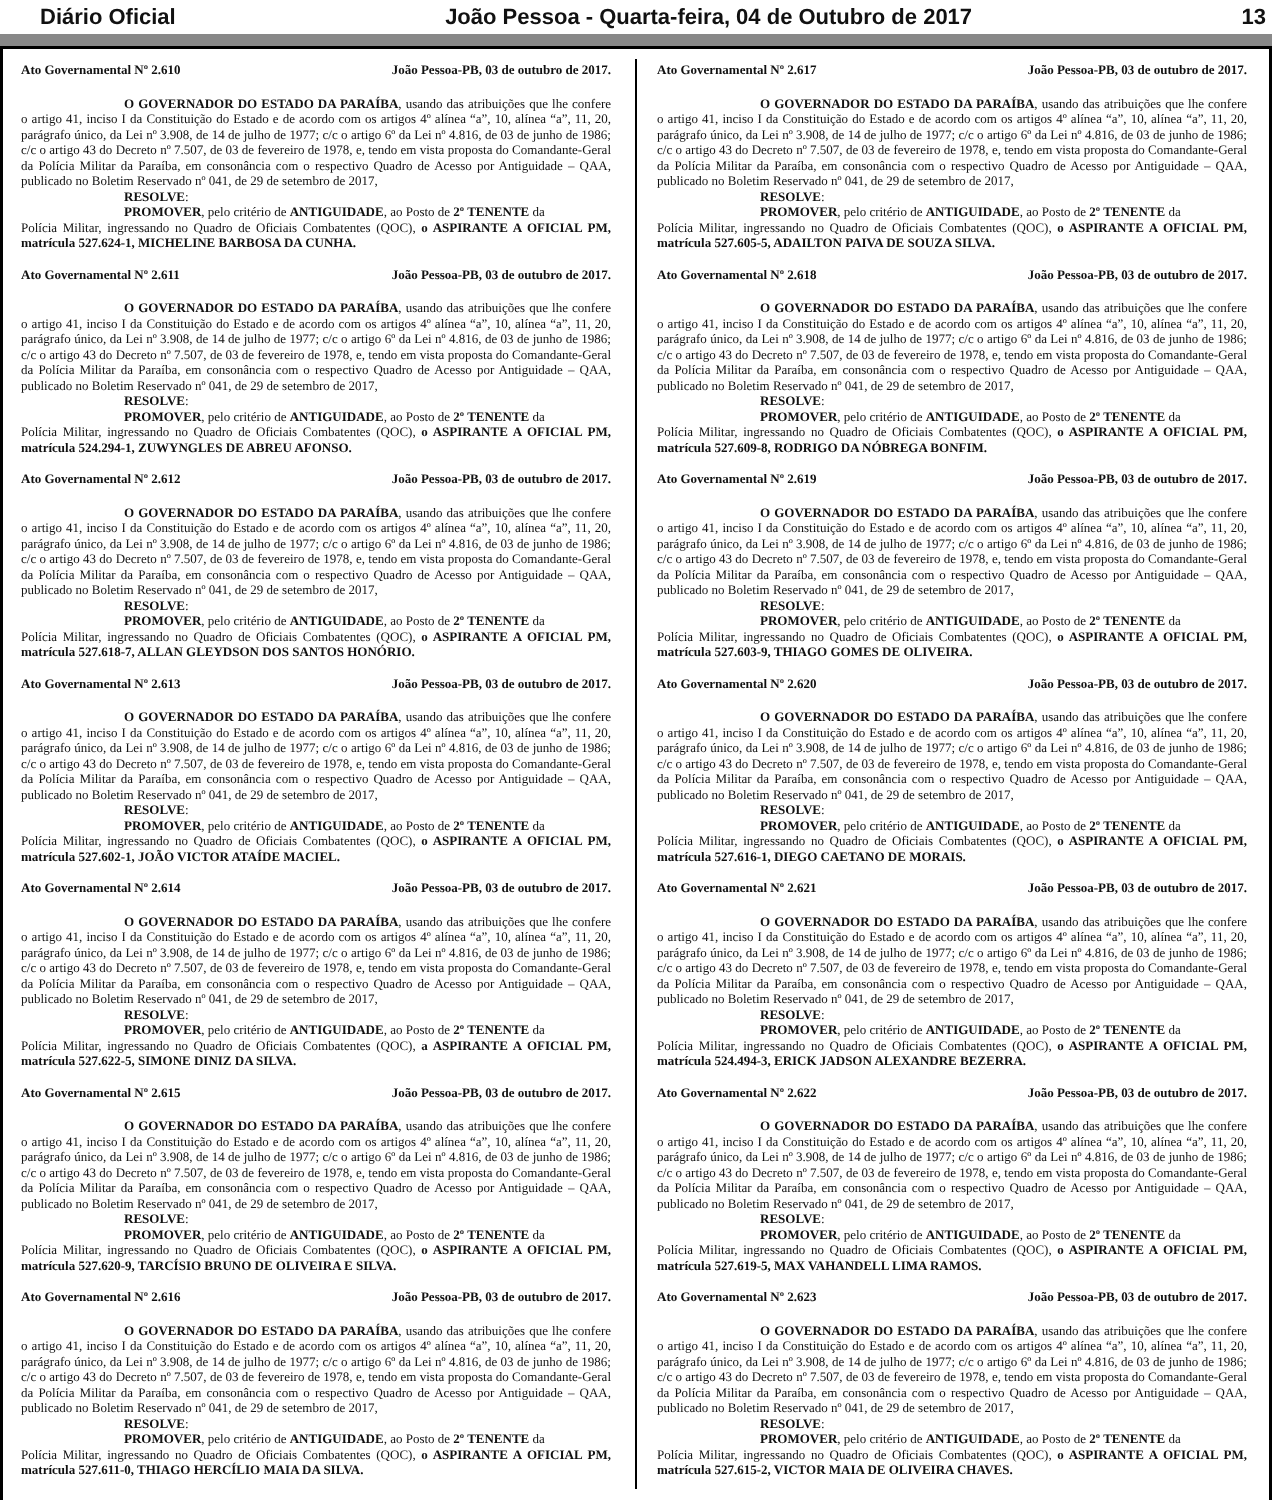Diário Oficial João Pessoa - Quarta-feira, 04 de Outubro de 2017 13
Ato Governamental Nº 2.610 João Pessoa-PB, 03 de outubro de 2017.
O GOVERNADOR DO ESTADO DA PARAÍBA, usando das atribuições que lhe confere o artigo 41, inciso I da Constituição do Estado e de acordo com os artigos 4º alínea “a”, 10, alínea “a”, 11, 20, parágrafo único, da Lei nº 3.908, de 14 de julho de 1977; c/c o artigo 6º da Lei nº 4.816, de 03 de junho de 1986; c/c o artigo 43 do Decreto nº 7.507, de 03 de fevereiro de 1978, e, tendo em vista proposta do Comandante-Geral da Polícia Militar da Paraíba, em consonância com o respectivo Quadro de Acesso por Antiguidade – QAA, publicado no Boletim Reservado nº 041, de 29 de setembro de 2017,
RESOLVE:
PROMOVER, pelo critério de ANTIGUIDADE, ao Posto de 2º TENENTE da
Polícia Militar, ingressando no Quadro de Oficiais Combatentes (QOC), o ASPIRANTE A OFICIAL PM, matrícula 527.624-1, MICHELINE BARBOSA DA CUNHA.
Ato Governamental Nº 2.611 João Pessoa-PB, 03 de outubro de 2017.
O GOVERNADOR DO ESTADO DA PARAÍBA, usando das atribuições que lhe confere o artigo 41, inciso I da Constituição do Estado e de acordo com os artigos 4º alínea “a”, 10, alínea “a”, 11, 20, parágrafo único, da Lei nº 3.908, de 14 de julho de 1977; c/c o artigo 6º da Lei nº 4.816, de 03 de junho de 1986; c/c o artigo 43 do Decreto nº 7.507, de 03 de fevereiro de 1978, e, tendo em vista proposta do Comandante-Geral da Polícia Militar da Paraíba, em consonância com o respectivo Quadro de Acesso por Antiguidade – QAA, publicado no Boletim Reservado nº 041, de 29 de setembro de 2017,
RESOLVE:
PROMOVER, pelo critério de ANTIGUIDADE, ao Posto de 2º TENENTE da
Polícia Militar, ingressando no Quadro de Oficiais Combatentes (QOC), o ASPIRANTE A OFICIAL PM, matrícula 524.294-1, ZUWYNGLES DE ABREU AFONSO.
Ato Governamental Nº 2.612 João Pessoa-PB, 03 de outubro de 2017.
O GOVERNADOR DO ESTADO DA PARAÍBA, usando das atribuições que lhe confere o artigo 41, inciso I da Constituição do Estado e de acordo com os artigos 4º alínea “a”, 10, alínea “a”, 11, 20, parágrafo único, da Lei nº 3.908, de 14 de julho de 1977; c/c o artigo 6º da Lei nº 4.816, de 03 de junho de 1986; c/c o artigo 43 do Decreto nº 7.507, de 03 de fevereiro de 1978, e, tendo em vista proposta do Comandante-Geral da Polícia Militar da Paraíba, em consonância com o respectivo Quadro de Acesso por Antiguidade – QAA, publicado no Boletim Reservado nº 041, de 29 de setembro de 2017,
RESOLVE:
PROMOVER, pelo critério de ANTIGUIDADE, ao Posto de 2º TENENTE da
Polícia Militar, ingressando no Quadro de Oficiais Combatentes (QOC), o ASPIRANTE A OFICIAL PM, matrícula 527.618-7, ALLAN GLEYDSON DOS SANTOS HONÓRIO.
Ato Governamental Nº 2.613 João Pessoa-PB, 03 de outubro de 2017.
O GOVERNADOR DO ESTADO DA PARAÍBA, usando das atribuições que lhe confere o artigo 41, inciso I da Constituição do Estado e de acordo com os artigos 4º alínea “a”, 10, alínea “a”, 11, 20, parágrafo único, da Lei nº 3.908, de 14 de julho de 1977; c/c o artigo 6º da Lei nº 4.816, de 03 de junho de 1986; c/c o artigo 43 do Decreto nº 7.507, de 03 de fevereiro de 1978, e, tendo em vista proposta do Comandante-Geral da Polícia Militar da Paraíba, em consonância com o respectivo Quadro de Acesso por Antiguidade – QAA, publicado no Boletim Reservado nº 041, de 29 de setembro de 2017,
RESOLVE:
PROMOVER, pelo critério de ANTIGUIDADE, ao Posto de 2º TENENTE da
Polícia Militar, ingressando no Quadro de Oficiais Combatentes (QOC), o ASPIRANTE A OFICIAL PM, matrícula 527.602-1, JOÃO VICTOR ATAÍDE MACIEL.
Ato Governamental Nº 2.614 João Pessoa-PB, 03 de outubro de 2017.
O GOVERNADOR DO ESTADO DA PARAÍBA, usando das atribuições que lhe confere o artigo 41, inciso I da Constituição do Estado e de acordo com os artigos 4º alínea “a”, 10, alínea “a”, 11, 20, parágrafo único, da Lei nº 3.908, de 14 de julho de 1977; c/c o artigo 6º da Lei nº 4.816, de 03 de junho de 1986; c/c o artigo 43 do Decreto nº 7.507, de 03 de fevereiro de 1978, e, tendo em vista proposta do Comandante-Geral da Polícia Militar da Paraíba, em consonância com o respectivo Quadro de Acesso por Antiguidade – QAA, publicado no Boletim Reservado nº 041, de 29 de setembro de 2017,
RESOLVE:
PROMOVER, pelo critério de ANTIGUIDADE, ao Posto de 2º TENENTE da
Polícia Militar, ingressando no Quadro de Oficiais Combatentes (QOC), a ASPIRANTE A OFICIAL PM, matrícula 527.622-5, SIMONE DINIZ DA SILVA.
Ato Governamental Nº 2.615 João Pessoa-PB, 03 de outubro de 2017.
O GOVERNADOR DO ESTADO DA PARAÍBA, usando das atribuições que lhe confere o artigo 41, inciso I da Constituição do Estado e de acordo com os artigos 4º alínea “a”, 10, alínea “a”, 11, 20, parágrafo único, da Lei nº 3.908, de 14 de julho de 1977; c/c o artigo 6º da Lei nº 4.816, de 03 de junho de 1986; c/c o artigo 43 do Decreto nº 7.507, de 03 de fevereiro de 1978, e, tendo em vista proposta do Comandante-Geral da Polícia Militar da Paraíba, em consonância com o respectivo Quadro de Acesso por Antiguidade – QAA, publicado no Boletim Reservado nº 041, de 29 de setembro de 2017,
RESOLVE:
PROMOVER, pelo critério de ANTIGUIDADE, ao Posto de 2º TENENTE da
Polícia Militar, ingressando no Quadro de Oficiais Combatentes (QOC), o ASPIRANTE A OFICIAL PM, matrícula 527.620-9, TARCÍSIO BRUNO DE OLIVEIRA E SILVA.
Ato Governamental Nº 2.616 João Pessoa-PB, 03 de outubro de 2017.
O GOVERNADOR DO ESTADO DA PARAÍBA, usando das atribuições que lhe confere o artigo 41, inciso I da Constituição do Estado e de acordo com os artigos 4º alínea “a”, 10, alínea “a”, 11, 20, parágrafo único, da Lei nº 3.908, de 14 de julho de 1977; c/c o artigo 6º da Lei nº 4.816, de 03 de junho de 1986; c/c o artigo 43 do Decreto nº 7.507, de 03 de fevereiro de 1978, e, tendo em vista proposta do Comandante-Geral da Polícia Militar da Paraíba, em consonância com o respectivo Quadro de Acesso por Antiguidade – QAA, publicado no Boletim Reservado nº 041, de 29 de setembro de 2017,
RESOLVE:
PROMOVER, pelo critério de ANTIGUIDADE, ao Posto de 2º TENENTE da
Polícia Militar, ingressando no Quadro de Oficiais Combatentes (QOC), o ASPIRANTE A OFICIAL PM, matrícula 527.611-0, THIAGO HERCÍLIO MAIA DA SILVA.
Ato Governamental Nº 2.617 João Pessoa-PB, 03 de outubro de 2017.
O GOVERNADOR DO ESTADO DA PARAÍBA, usando das atribuições que lhe confere o artigo 41, inciso I da Constituição do Estado e de acordo com os artigos 4º alínea “a”, 10, alínea “a”, 11, 20, parágrafo único, da Lei nº 3.908, de 14 de julho de 1977; c/c o artigo 6º da Lei nº 4.816, de 03 de junho de 1986; c/c o artigo 43 do Decreto nº 7.507, de 03 de fevereiro de 1978, e, tendo em vista proposta do Comandante-Geral da Polícia Militar da Paraíba, em consonância com o respectivo Quadro de Acesso por Antiguidade – QAA, publicado no Boletim Reservado nº 041, de 29 de setembro de 2017,
RESOLVE:
PROMOVER, pelo critério de ANTIGUIDADE, ao Posto de 2º TENENTE da
Polícia Militar, ingressando no Quadro de Oficiais Combatentes (QOC), o ASPIRANTE A OFICIAL PM, matrícula 527.605-5, ADAILTON PAIVA DE SOUZA SILVA.
Ato Governamental Nº 2.618 João Pessoa-PB, 03 de outubro de 2017.
O GOVERNADOR DO ESTADO DA PARAÍBA, usando das atribuições que lhe confere o artigo 41, inciso I da Constituição do Estado e de acordo com os artigos 4º alínea “a”, 10, alínea “a”, 11, 20, parágrafo único, da Lei nº 3.908, de 14 de julho de 1977; c/c o artigo 6º da Lei nº 4.816, de 03 de junho de 1986; c/c o artigo 43 do Decreto nº 7.507, de 03 de fevereiro de 1978, e, tendo em vista proposta do Comandante-Geral da Polícia Militar da Paraíba, em consonância com o respectivo Quadro de Acesso por Antiguidade – QAA, publicado no Boletim Reservado nº 041, de 29 de setembro de 2017,
RESOLVE:
PROMOVER, pelo critério de ANTIGUIDADE, ao Posto de 2º TENENTE da
Polícia Militar, ingressando no Quadro de Oficiais Combatentes (QOC), o ASPIRANTE A OFICIAL PM, matrícula 527.609-8, RODRIGO DA NÓBREGA BONFIM.
Ato Governamental Nº 2.619 João Pessoa-PB, 03 de outubro de 2017.
O GOVERNADOR DO ESTADO DA PARAÍBA, usando das atribuições que lhe confere o artigo 41, inciso I da Constituição do Estado e de acordo com os artigos 4º alínea “a”, 10, alínea “a”, 11, 20, parágrafo único, da Lei nº 3.908, de 14 de julho de 1977; c/c o artigo 6º da Lei nº 4.816, de 03 de junho de 1986; c/c o artigo 43 do Decreto nº 7.507, de 03 de fevereiro de 1978, e, tendo em vista proposta do Comandante-Geral da Polícia Militar da Paraíba, em consonância com o respectivo Quadro de Acesso por Antiguidade – QAA, publicado no Boletim Reservado nº 041, de 29 de setembro de 2017,
RESOLVE:
PROMOVER, pelo critério de ANTIGUIDADE, ao Posto de 2º TENENTE da
Polícia Militar, ingressando no Quadro de Oficiais Combatentes (QOC), o ASPIRANTE A OFICIAL PM, matrícula 527.603-9, THIAGO GOMES DE OLIVEIRA.
Ato Governamental Nº 2.620 João Pessoa-PB, 03 de outubro de 2017.
O GOVERNADOR DO ESTADO DA PARAÍBA, usando das atribuições que lhe confere o artigo 41, inciso I da Constituição do Estado e de acordo com os artigos 4º alínea “a”, 10, alínea “a”, 11, 20, parágrafo único, da Lei nº 3.908, de 14 de julho de 1977; c/c o artigo 6º da Lei nº 4.816, de 03 de junho de 1986; c/c o artigo 43 do Decreto nº 7.507, de 03 de fevereiro de 1978, e, tendo em vista proposta do Comandante-Geral da Polícia Militar da Paraíba, em consonância com o respectivo Quadro de Acesso por Antiguidade – QAA, publicado no Boletim Reservado nº 041, de 29 de setembro de 2017,
RESOLVE:
PROMOVER, pelo critério de ANTIGUIDADE, ao Posto de 2º TENENTE da
Polícia Militar, ingressando no Quadro de Oficiais Combatentes (QOC), o ASPIRANTE A OFICIAL PM, matrícula 527.616-1, DIEGO CAETANO DE MORAIS.
Ato Governamental Nº 2.621 João Pessoa-PB, 03 de outubro de 2017.
O GOVERNADOR DO ESTADO DA PARAÍBA, usando das atribuições que lhe confere o artigo 41, inciso I da Constituição do Estado e de acordo com os artigos 4º alínea “a”, 10, alínea “a”, 11, 20, parágrafo único, da Lei nº 3.908, de 14 de julho de 1977; c/c o artigo 6º da Lei nº 4.816, de 03 de junho de 1986; c/c o artigo 43 do Decreto nº 7.507, de 03 de fevereiro de 1978, e, tendo em vista proposta do Comandante-Geral da Polícia Militar da Paraíba, em consonância com o respectivo Quadro de Acesso por Antiguidade – QAA, publicado no Boletim Reservado nº 041, de 29 de setembro de 2017,
RESOLVE:
PROMOVER, pelo critério de ANTIGUIDADE, ao Posto de 2º TENENTE da
Polícia Militar, ingressando no Quadro de Oficiais Combatentes (QOC), o ASPIRANTE A OFICIAL PM, matrícula 524.494-3, ERICK JADSON ALEXANDRE BEZERRA.
Ato Governamental Nº 2.622 João Pessoa-PB, 03 de outubro de 2017.
O GOVERNADOR DO ESTADO DA PARAÍBA, usando das atribuições que lhe confere o artigo 41, inciso I da Constituição do Estado e de acordo com os artigos 4º alínea “a”, 10, alínea “a”, 11, 20, parágrafo único, da Lei nº 3.908, de 14 de julho de 1977; c/c o artigo 6º da Lei nº 4.816, de 03 de junho de 1986; c/c o artigo 43 do Decreto nº 7.507, de 03 de fevereiro de 1978, e, tendo em vista proposta do Comandante-Geral da Polícia Militar da Paraíba, em consonância com o respectivo Quadro de Acesso por Antiguidade – QAA, publicado no Boletim Reservado nº 041, de 29 de setembro de 2017,
RESOLVE:
PROMOVER, pelo critério de ANTIGUIDADE, ao Posto de 2º TENENTE da
Polícia Militar, ingressando no Quadro de Oficiais Combatentes (QOC), o ASPIRANTE A OFICIAL PM, matrícula 527.619-5, MAX VAHANDELL LIMA RAMOS.
Ato Governamental Nº 2.623 João Pessoa-PB, 03 de outubro de 2017.
O GOVERNADOR DO ESTADO DA PARAÍBA, usando das atribuições que lhe confere o artigo 41, inciso I da Constituição do Estado e de acordo com os artigos 4º alínea “a”, 10, alínea “a”, 11, 20, parágrafo único, da Lei nº 3.908, de 14 de julho de 1977; c/c o artigo 6º da Lei nº 4.816, de 03 de junho de 1986; c/c o artigo 43 do Decreto nº 7.507, de 03 de fevereiro de 1978, e, tendo em vista proposta do Comandante-Geral da Polícia Militar da Paraíba, em consonância com o respectivo Quadro de Acesso por Antiguidade – QAA, publicado no Boletim Reservado nº 041, de 29 de setembro de 2017,
RESOLVE:
PROMOVER, pelo critério de ANTIGUIDADE, ao Posto de 2º TENENTE da
Polícia Militar, ingressando no Quadro de Oficiais Combatentes (QOC), o ASPIRANTE A OFICIAL PM, matrícula 527.615-2, VICTOR MAIA DE OLIVEIRA CHAVES.